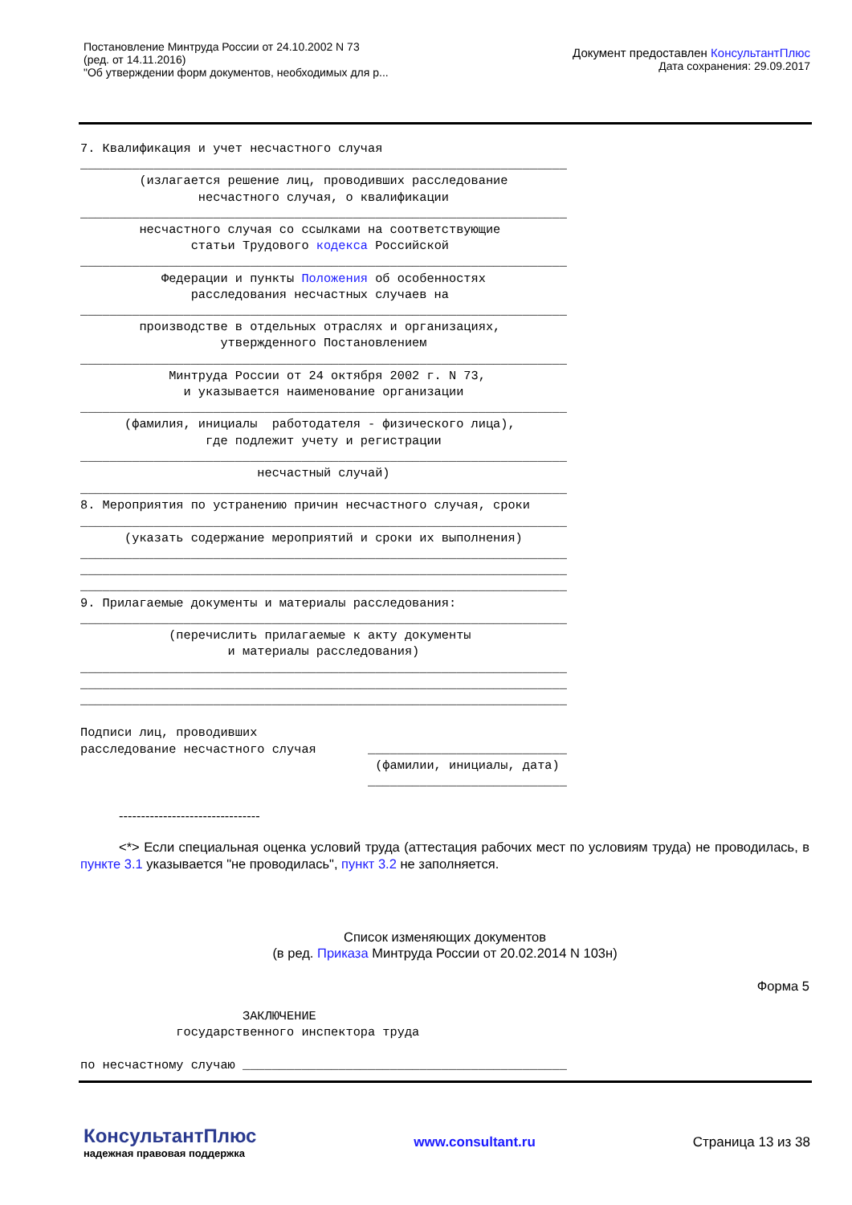Постановление Минтруда России от 24.10.2002 N 73
(ред. от 14.11.2016)
"Об утверждении форм документов, необходимых для р...
Документ предоставлен КонсультантПлюс
Дата сохранения: 29.09.2017
7. Квалификация и учет несчастного случая
__________________________________________________________________
        (излагается решение лиц, проводивших расследование
                несчастного случая, о квалификации
__________________________________________________________________
        несчастного случая со ссылками на соответствующие
               статьи Трудового кодекса Российской
__________________________________________________________________
           Федерации и пункты Положения об особенностях
               расследования несчастных случаев на
__________________________________________________________________
        производстве в отдельных отраслях и организациях,
                   утвержденного Постановлением
__________________________________________________________________
            Минтруда России от 24 октября 2002 г. N 73,
              и указывается наименование организации
__________________________________________________________________
      (фамилия, инициалы  работодателя - физического лица),
                 где подлежит учету и регистрации
__________________________________________________________________
                        несчастный случай)
__________________________________________________________________
8. Мероприятия по устранению причин несчастного случая, сроки
__________________________________________________________________
      (указать содержание мероприятий и сроки их выполнения)
__________________________________________________________________
__________________________________________________________________
__________________________________________________________________
9. Прилагаемые документы и материалы расследования:
__________________________________________________________________
            (перечислить прилагаемые к акту документы
                    и материалы расследования)
__________________________________________________________________
__________________________________________________________________
__________________________________________________________________

Подписи лиц, проводивших
расследование несчастного случая       ___________________________
                                        (фамилии, инициалы, дата)
                                       ___________________________
--------------------------------
<*> Если специальная оценка условий труда (аттестация рабочих мест по условиям труда) не проводилась, в пункте 3.1 указывается "не проводилась", пункт 3.2 не заполняется.
Список изменяющих документов
(в ред. Приказа Минтруда России от 20.02.2014 N 103н)
Форма 5
                      ЗАКЛЮЧЕНИЕ
             государственного инспектора труда

по несчастному случаю ____________________________________________
КонсультантПлюс
надежная правовая поддержка
www.consultant.ru Страница 13 из 38